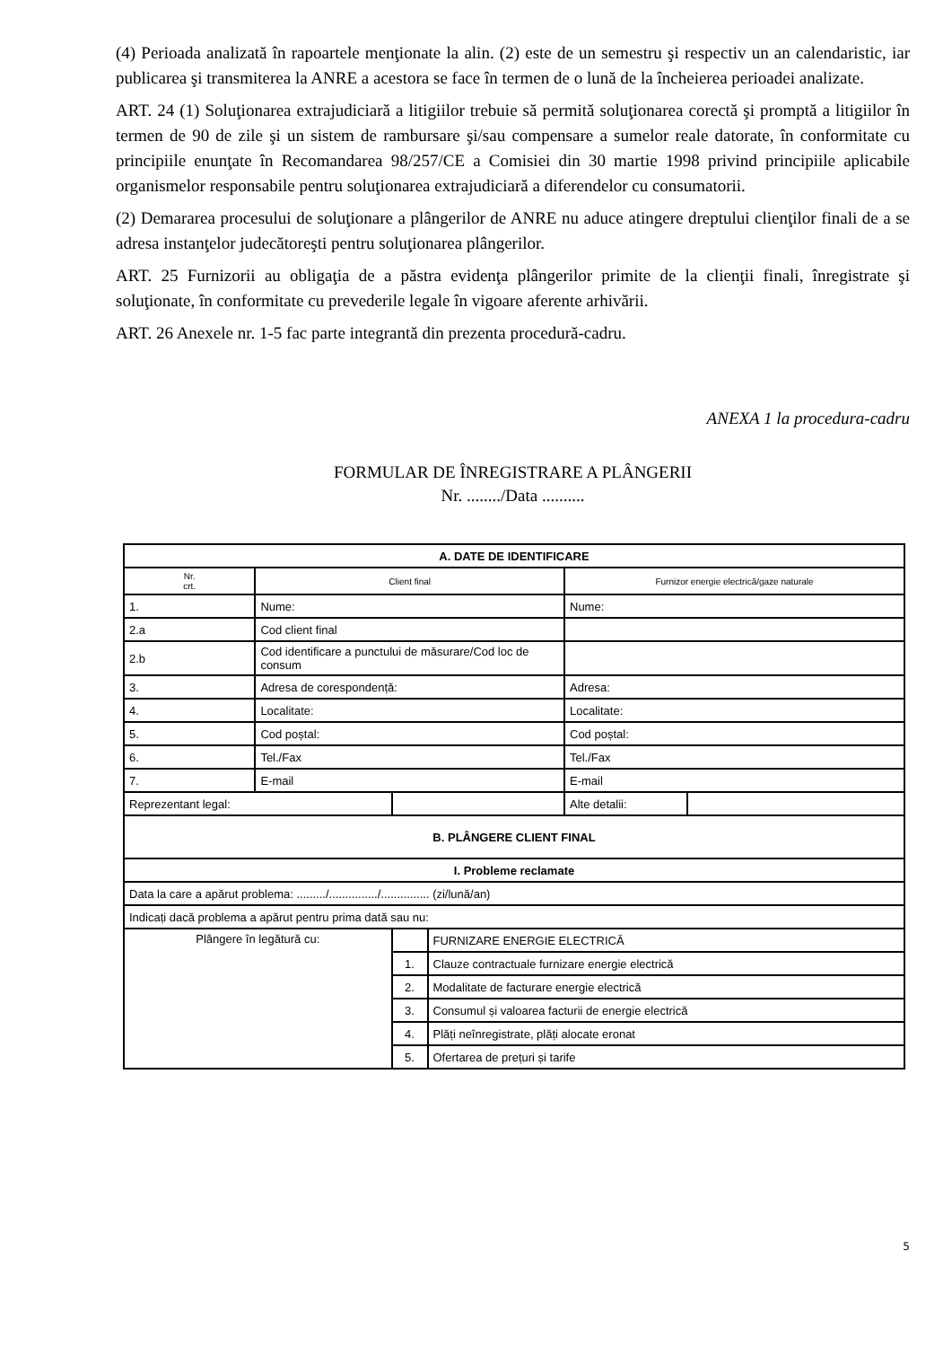(4) Perioada analizată în rapoartele menţionate la alin. (2) este de un semestru şi respectiv un an calendaristic, iar publicarea şi transmiterea la ANRE a acestora se face în termen de o lună de la încheierea perioadei analizate.
ART. 24 (1) Soluţionarea extrajudiciară a litigiilor trebuie să permită soluţionarea corectă şi promptă a litigiilor în termen de 90 de zile şi un sistem de rambursare şi/sau compensare a sumelor reale datorate, în conformitate cu principiile enunţate în Recomandarea 98/257/CE a Comisiei din 30 martie 1998 privind principiile aplicabile organismelor responsabile pentru soluţionarea extrajudiciară a diferendelor cu consumatorii.
(2) Demararea procesului de soluţionare a plângerilor de ANRE nu aduce atingere dreptului clienţilor finali de a se adresa instanţelor judecătoreşti pentru soluţionarea plângerilor.
ART. 25 Furnizorii au obligaţia de a păstra evidenţa plângerilor primite de la clienţii finali, înregistrate şi soluţionate, în conformitate cu prevederile legale în vigoare aferente arhivării.
ART. 26 Anexele nr. 1-5 fac parte integrantă din prezenta procedură-cadru.
ANEXA 1 la procedura-cadru
FORMULAR DE ÎNREGISTRARE A PLÂNGERII
Nr. ......../Data ..........
| A. DATE DE IDENTIFICARE | | | | | |
| Nr. crt. | Client final | | | Furnizor energie electrică/gaze naturale | |
| 1. | Nume: | | | Nume: | |
| 2.a | Cod client final | | | | |
| 2.b | Cod identificare a punctului de măsurare/Cod loc de consum | | | | |
| 3. | Adresa de corespondență: | | | Adresa: | |
| 4. | Localitate: | | | Localitate: | |
| 5. | Cod poștal: | | | Cod poștal: | |
| 6. | Tel./Fax | | | Tel./Fax | |
| 7. | E-mail | | | E-mail | |
| Reprezentant legal: | | | | Alte detalii: | |
| B. PLÂNGERE CLIENT FINAL | | | | | |
| I. Probleme reclamate | | | | | |
| Data la care a apărut problema: ........./.............../............... (zi/lună/an) | | | | | |
| Indicați dacă problema a apărut pentru prima dată sau nu: | | | | | |
| Plângere în legătură cu: | | | FURNIZARE ENERGIE ELECTRICĂ | | |
| | | 1. | Clauze contractuale furnizare energie electrică | | |
| | | 2. | Modalitate de facturare energie electrică | | |
| | | 3. | Consumul și valoarea facturii de energie electrică | | |
| | | 4. | Plăți neînregistrate, plăți alocate eronat | | |
| | | 5. | Ofertarea de prețuri și tarife | | |
5